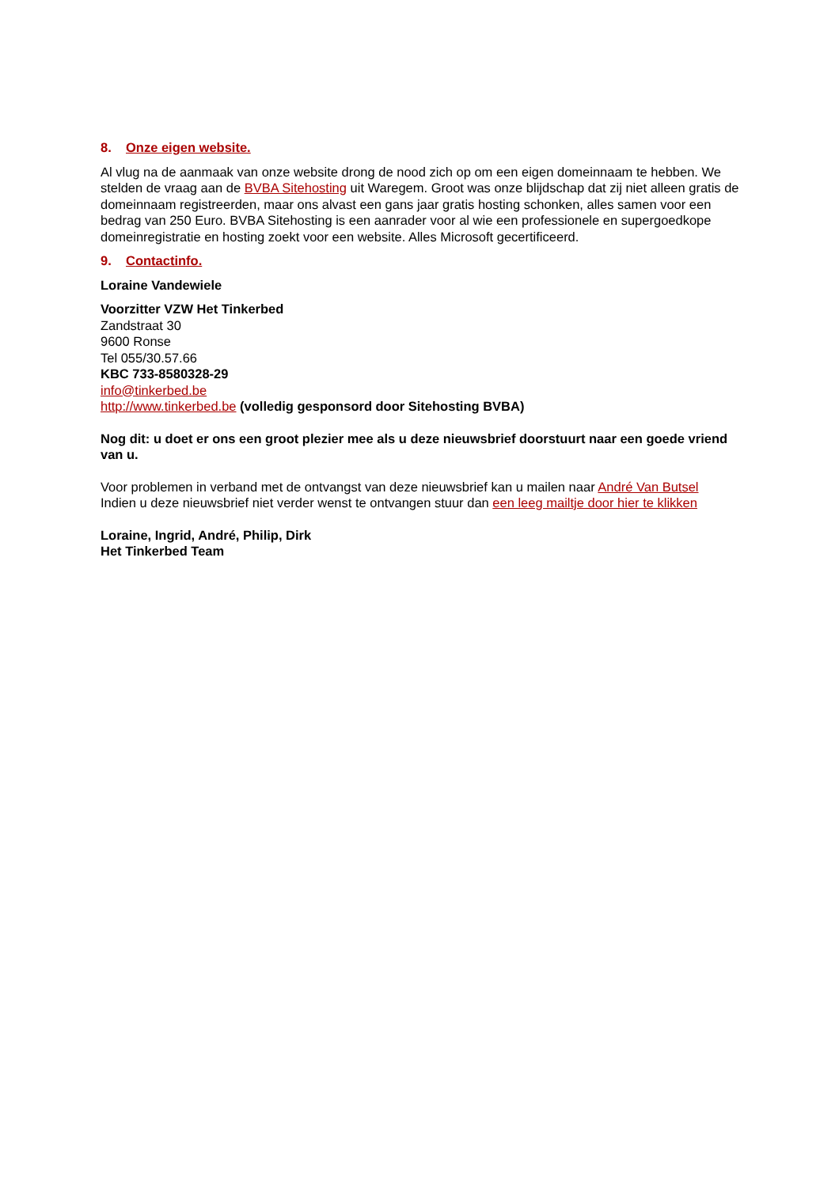8. Onze eigen website.
Al vlug na de aanmaak van onze website drong de nood zich op om een eigen domeinnaam te hebben. We stelden de vraag aan de BVBA Sitehosting uit Waregem. Groot was onze blijdschap dat zij niet alleen gratis de domeinnaam registreerden, maar ons alvast een gans jaar gratis hosting schonken, alles samen voor een bedrag van 250 Euro. BVBA Sitehosting is een aanrader voor al wie een professionele en supergoedkope domeinregistratie en hosting zoekt voor een website. Alles Microsoft gecertificeerd.
9. Contactinfo.
Loraine Vandewiele
Voorzitter VZW Het Tinkerbed
Zandstraat 30
9600 Ronse
Tel 055/30.57.66
KBC 733-8580328-29
info@tinkerbed.be
http://www.tinkerbed.be (volledig gesponsord door Sitehosting BVBA)
Nog dit: u doet er ons een groot plezier mee als u deze nieuwsbrief doorstuurt naar een goede vriend van u.
Voor problemen in verband met de ontvangst van deze nieuwsbrief kan u mailen naar André Van Butsel
Indien u deze nieuwsbrief niet verder wenst te ontvangen stuur dan een leeg mailtje door hier te klikken
Loraine, Ingrid, André, Philip, Dirk
Het Tinkerbed Team